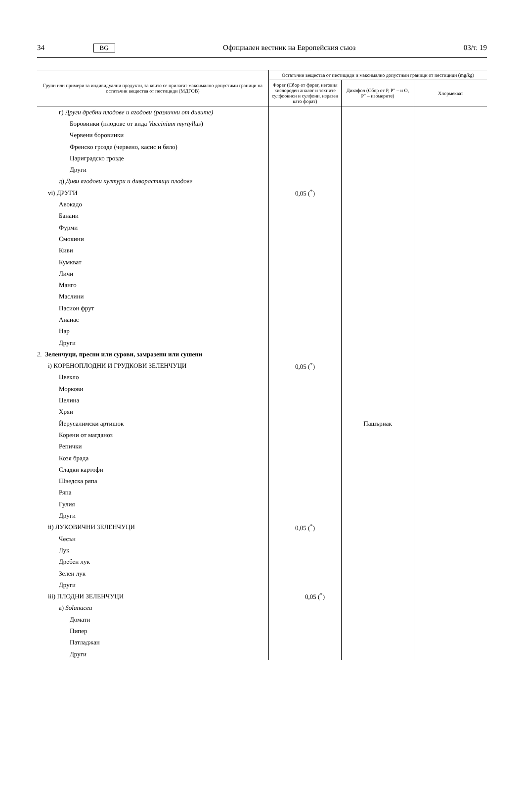34 BG Официален вестник на Европейския съюз 03/т. 19
| Групи или примери за индивидуални продукти, за които се прилагат максимално допустими граници на остатъчни вещества от пестициди (МДГОВ) | Остатъчни вещества от пестициди и максимално допустими граници от пестициди (mg/kg) | | |
| --- | --- | --- | --- |
| | Форат (Сбор от форат, неговия кислороден аналог и техните сулфоокиси и сулфоии, изразен като форат) | Дикофол (Сбор от P, P″ – и O, P″ – изомерите) | Хлормекват |
| г) Други дребни плодове и ягодови (различни от дивите) | | | |
| Боровинки (плодове от вида Vaccinium myrtyllus ) | | | |
| Червени боровинки | | | |
| Френско грозде (червено, касис и бяло) | | | |
| Цариградско грозде | | | |
| Други | | | |
| д) Диви ягодови култури и диворастящи плодове | | | |
| vi) ДРУГИ | 0,05 (<sup>*</sup>) | | |
| Авокадо | | | |
| Банани | | | |
| Фурми | | | |
| Смокини | | | |
| Киви | | | |
| Кумкват | | | |
| Личи | | | |
| Манго | | | |
| Маслини | | | |
| Пасион фрут | | | |
| Ананас | | | |
| Нар | | | |
| Други | | | |
| 2. Зеленчуци, пресни или сурови, замразени или сушени | | | |
| i) КОРЕНОПЛОДНИ И ГРУДКОВИ ЗЕЛЕНЧУЦИ | 0,05 (<sup>*</sup>) | | |
| Цвекло | | | |
| Моркови | | | |
| Целина | | | |
| Хрян | | | |
| Йерусалимски артишок | | Пашърнак | |
| Корени от магданоз | | | |
| Репички | | | |
| Козя брада | | | |
| Сладки картофи | | | |
| Шведска ряпа | | | |
| Ряпа | | | |
| Гулия | | | |
| Други | | | |
| ii) ЛУКОВИЧНИ ЗЕЛЕНЧУЦИ | 0,05 (<sup>*</sup>) | | |
| Чесън | | | |
| Лук | | | |
| Дребен лук | | | |
| Зелен лук | | | |
| Други | | | |
| iii) ПЛОДНИ ЗЕЛЕНЧУЦИ | 0,05 (<sup>*</sup>) | | |
| а) Solanacea | | | |
| Домати | | | |
| Пипер | | | |
| Патладжан | | | |
| Други | | | |